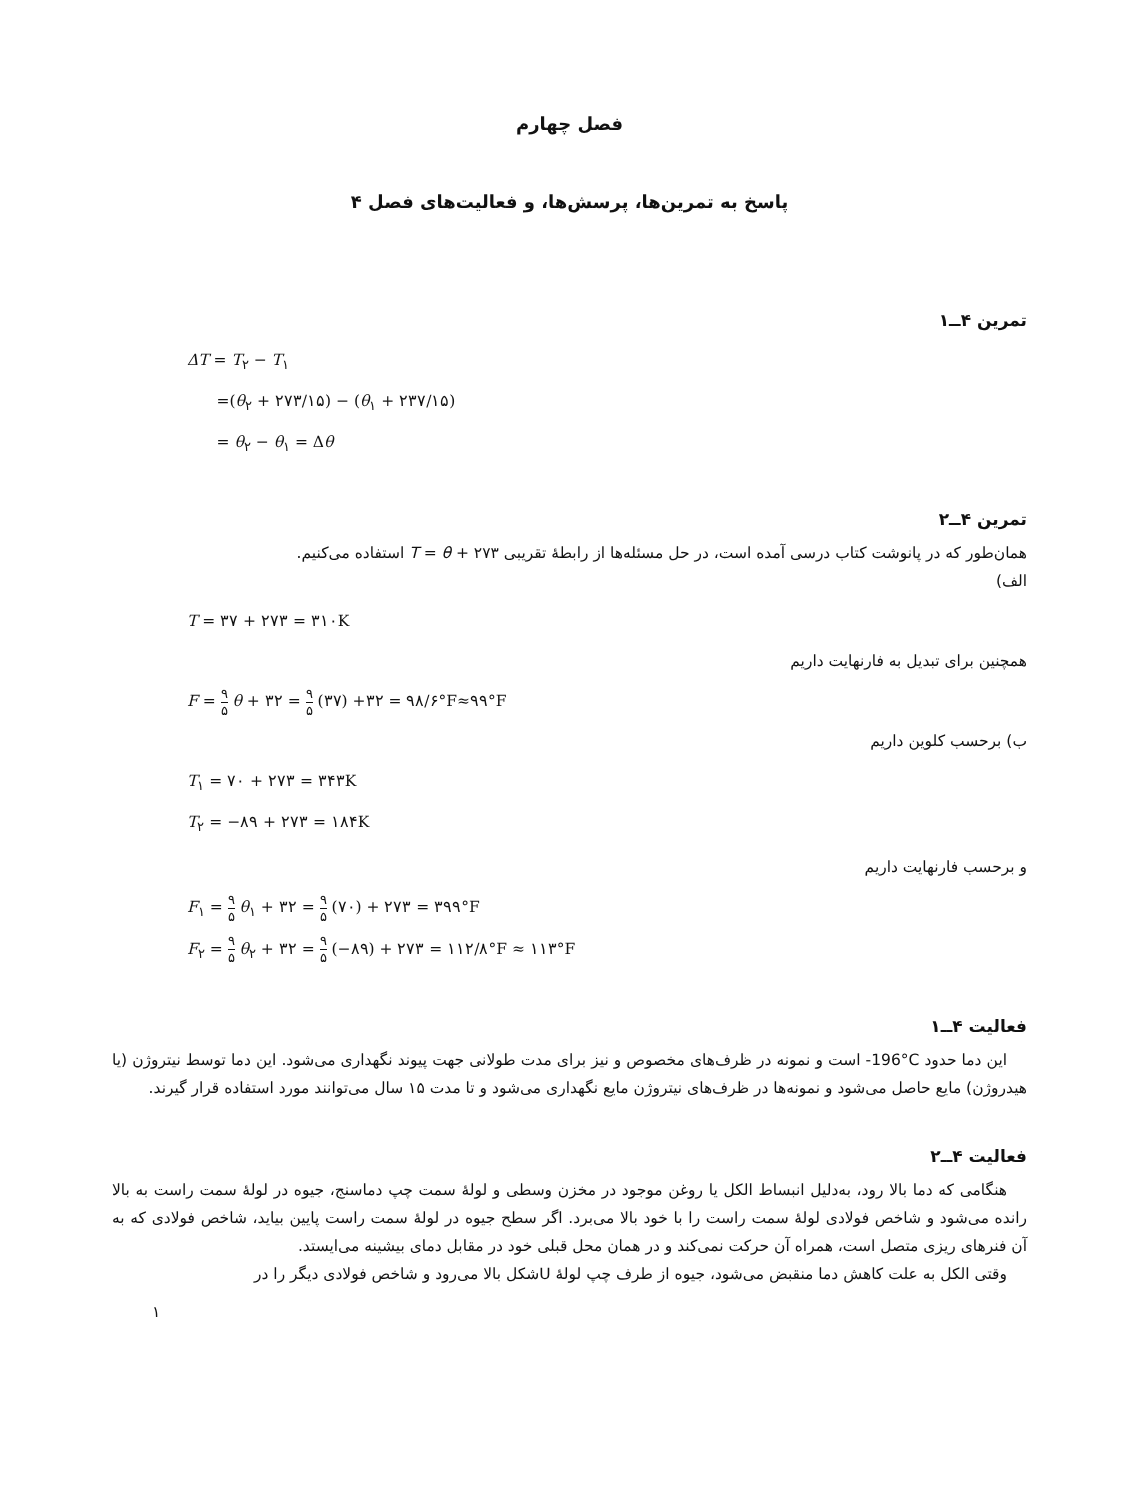فصل چهارم
پاسخ به تمرین‌ها، پرسش‌ها، و فعالیت‌های فصل ۴
تمرین ۴ــ۱
ΔT = T<sub>۲</sub> − T<sub>۱</sub>
=(θ<sub>۲</sub> + ۲۷۳/۱۵) − (θ<sub>۱</sub> + ۲۳۷/۱۵)
= θ<sub>۲</sub> − θ<sub>۱</sub> = Δθ
تمرین ۴ــ۲
همان‌طور که در پانوشت کتاب درسی آمده است، در حل مسئله‌ها از رابطهٔ تقریبی T = θ + ۲۷۳ استفاده می‌کنیم.
الف)
T = ۳۷ + ۲۷۳ = ۳۱۰K
همچنین برای تبدیل به فارنهایت داریم
F = ۹ ۵ θ + ۳۲ = ۹ ۵ (۳۷) +۳۲ = ۹۸/۶°F≈۹۹°F
ب) برحسب کلوین داریم
T<sub>۱</sub> = ۷۰ + ۲۷۳ = ۳۴۳K
T<sub>۲</sub> = −۸۹ + ۲۷۳ = ۱۸۴K
و برحسب فارنهایت داریم
F<sub>۱</sub> = ۹ ۵ θ<sub>۱</sub> + ۳۲ = ۹ ۵ (۷۰) + ۲۷۳ = ۳۹۹°F
F<sub>۲</sub> = ۹ ۵ θ<sub>۲</sub> + ۳۲ = ۹ ۵ (−۸۹) + ۲۷۳ = ۱۱۲/۸°F ≈ ۱۱۳°F
فعالیت ۴ــ۱
این دما حدود ‎-196°C‎ است و نمونه در ظرف‌های مخصوص و نیز برای مدت طولانی جهت پیوند نگهداری می‌شود. این دما توسط نیتروژن (یا هیدروژن) مایع حاصل می‌شود و نمونه‌ها در ظرف‌های نیتروژن مایع نگهداری می‌شود و تا مدت ۱۵ سال می‌توانند مورد استفاده قرار گیرند.
فعالیت ۴ــ۲
هنگامی که دما بالا رود، به‌دلیل انبساط الکل یا روغن موجود در مخزن وسطی و لولهٔ سمت چپ دماسنج، جیوه در لولهٔ سمت راست به بالا رانده می‌شود و شاخص فولادی لولهٔ سمت راست را با خود بالا می‌برد. اگر سطح جیوه در لولهٔ سمت راست پایین بیاید، شاخص فولادی که به آن فنرهای ریزی متصل است، همراه آن حرکت نمی‌کند و در همان محل قبلی خود در مقابل دمای بیشینه می‌ایستد.
وقتی الکل به علت کاهش دما منقبض می‌شود، جیوه از طرف چپ لولهٔ Uشکل بالا می‌رود و شاخص فولادی دیگر را در
۱